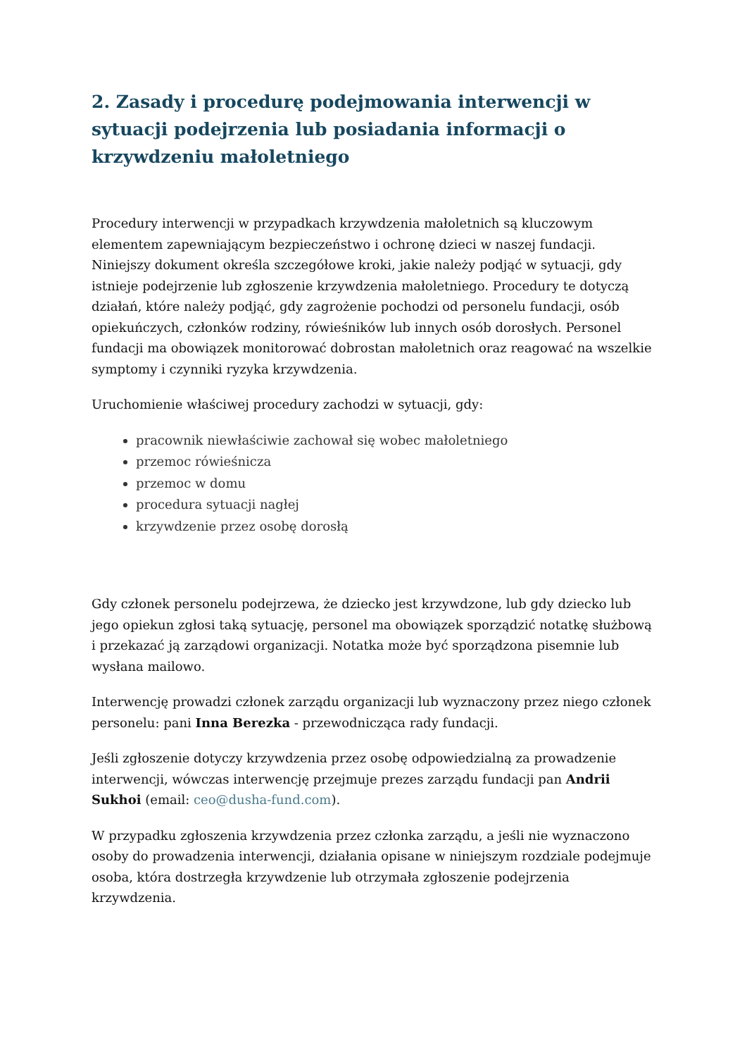2. Zasady i procedurę podejmowania interwencji w sytuacji podejrzenia lub posiadania informacji o krzywdzeniu małoletniego
Procedury interwencji w przypadkach krzywdzenia małoletnich są kluczowym elementem zapewniającym bezpieczeństwo i ochronę dzieci w naszej fundacji. Niniejszy dokument określa szczegółowe kroki, jakie należy podjąć w sytuacji, gdy istnieje podejrzenie lub zgłoszenie krzywdzenia małoletniego. Procedury te dotyczą działań, które należy podjąć, gdy zagrożenie pochodzi od personelu fundacji, osób opiekuńczych, członków rodziny, rówieśników lub innych osób dorosłych. Personel fundacji ma obowiązek monitorować dobrostan małoletnich oraz reagować na wszelkie symptomy i czynniki ryzyka krzywdzenia.
Uruchomienie właściwej procedury zachodzi w sytuacji, gdy:
pracownik niewłaściwie zachował się wobec małoletniego
przemoc rówieśnicza
przemoc w domu
procedura sytuacji nagłej
krzywdzenie przez osobę dorosłą
Gdy członek personelu podejrzewa, że dziecko jest krzywdzone, lub gdy dziecko lub jego opiekun zgłosi taką sytuację, personel ma obowiązek sporządzić notatkę służbową i przekazać ją zarządowi organizacji. Notatka może być sporządzona pisemnie lub wysłana mailowo.
Interwencję prowadzi członek zarządu organizacji lub wyznaczony przez niego członek personelu: pani Inna Berezka - przewodnicząca rady fundacji.
Jeśli zgłoszenie dotyczy krzywdzenia przez osobę odpowiedzialną za prowadzenie interwencji, wówczas interwencję przejmuje prezes zarządu fundacji pan Andrii Sukhoi (email: ceo@dusha-fund.com).
W przypadku zgłoszenia krzywdzenia przez członka zarządu, a jeśli nie wyznaczono osoby do prowadzenia interwencji, działania opisane w niniejszym rozdziale podejmuje osoba, która dostrzegła krzywdzenie lub otrzymała zgłoszenie podejrzenia krzywdzenia.